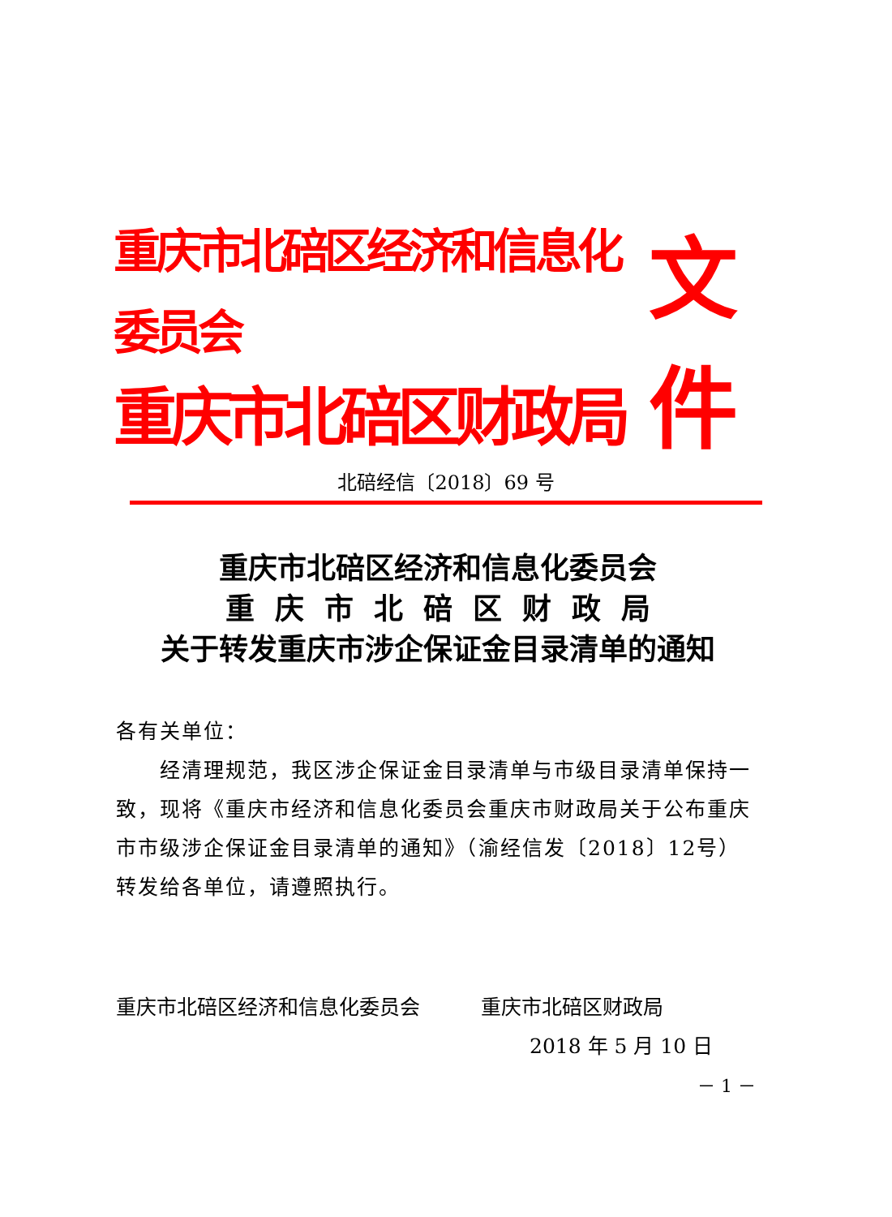重庆市北碚区经济和信息化委员会
重庆市北碚区财政局
文件
北碚经信〔2018〕69 号
重庆市北碚区经济和信息化委员会
重 庆 市 北 碚 区 财 政 局
关于转发重庆市涉企保证金目录清单的通知
各有关单位：
  经清理规范，我区涉企保证金目录清单与市级目录清单保持一致，现将《重庆市经济和信息化委员会重庆市财政局关于公布重庆市市级涉企保证金目录清单的通知》（渝经信发〔2018〕12号）转发给各单位，请遵照执行。
重庆市北碚区经济和信息化委员会   重庆市北碚区财政局
2018 年 5 月 10 日
－ 1 －